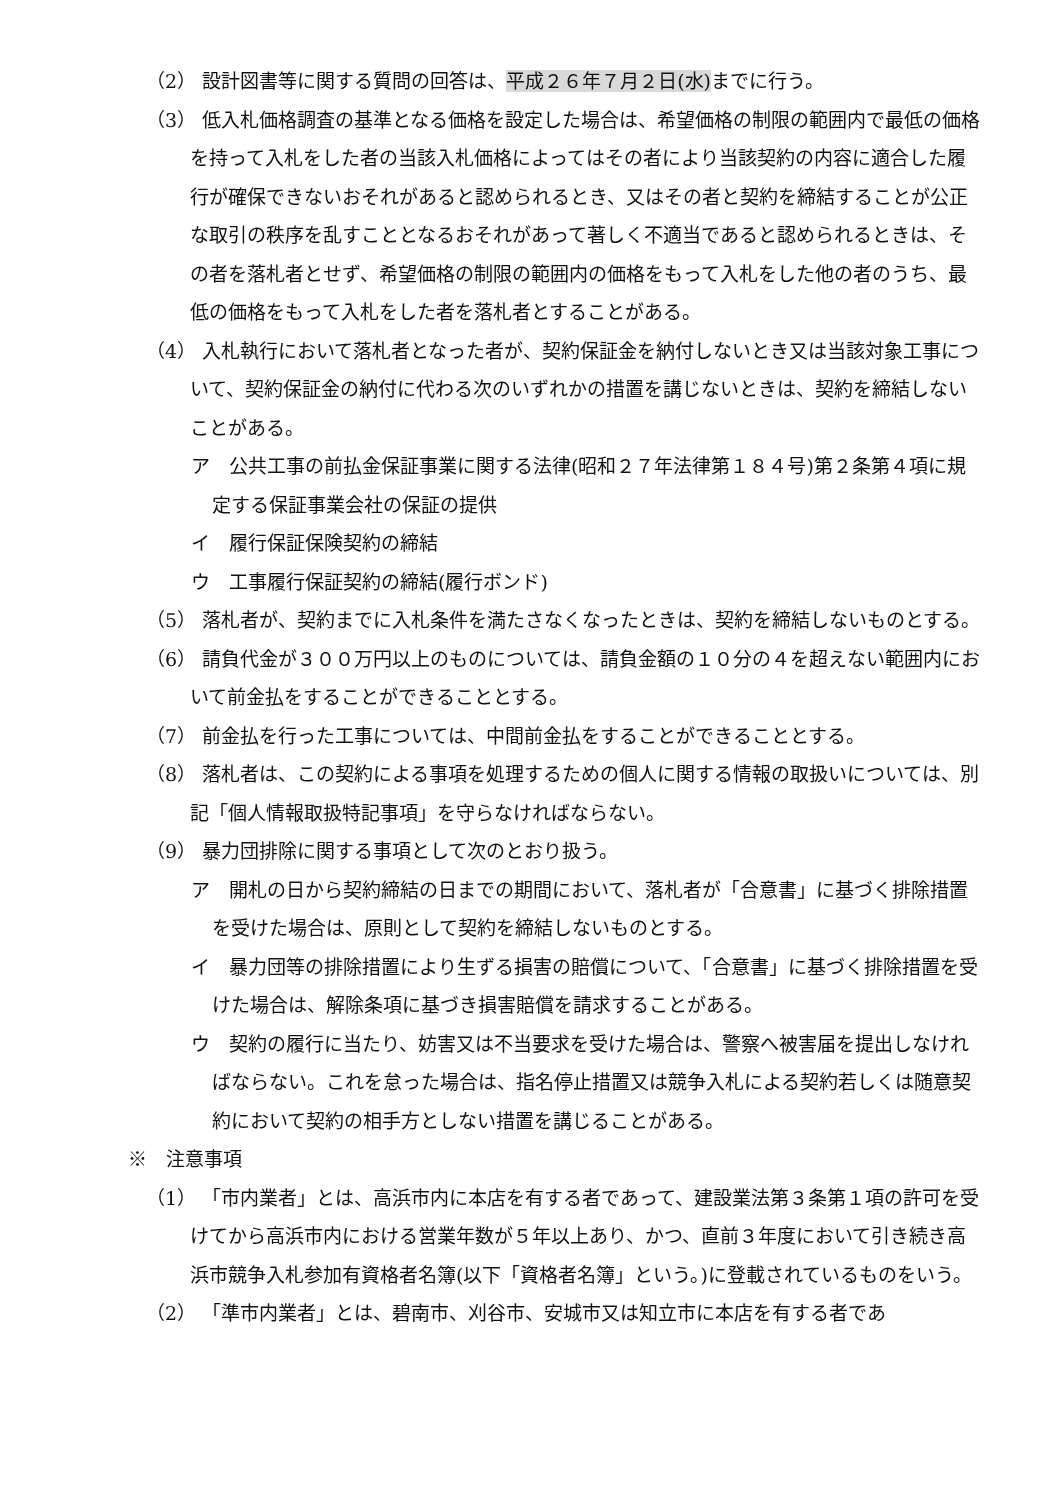（2） 設計図書等に関する質問の回答は、平成２６年７月２日(水) までに行う。
（3） 低入札価格調査の基準となる価格を設定した場合は、希望価格の制限の範囲内で最低の価格を持って入札をした者の当該入札価格によってはその者により当該契約の内容に適合した履行が確保できないおそれがあると認められるとき、又はその者と契約を締結することが公正な取引の秩序を乱すこととなるおそれがあって著しく不適当であると認められるときは、その者を落札者とせず、希望価格の制限の範囲内の価格をもって入札をした他の者のうち、最低の価格をもって入札をした者を落札者とすることがある。
（4） 入札執行において落札者となった者が、契約保証金を納付しないとき又は当該対象工事について、契約保証金の納付に代わる次のいずれかの措置を講じないときは、契約を締結しないことがある。
ア　公共工事の前払金保証事業に関する法律(昭和２７年法律第１８４号)第２条第４項に規定する保証事業会社の保証の提供
イ　履行保証保険契約の締結
ウ　工事履行保証契約の締結(履行ボンド)
（5） 落札者が、契約までに入札条件を満たさなくなったときは、契約を締結しないものとする。
（6） 請負代金が３００万円以上のものについては、請負金額の１０分の４を超えない範囲内において前金払をすることができることとする。
（7） 前金払を行った工事については、中間前金払をすることができることとする。
（8） 落札者は、この契約による事項を処理するための個人に関する情報の取扱いについては、別記「個人情報取扱特記事項」を守らなければならない。
（9） 暴力団排除に関する事項として次のとおり扱う。
ア　開札の日から契約締結の日までの期間において、落札者が「合意書」に基づく排除措置を受けた場合は、原則として契約を締結しないものとする。
イ　暴力団等の排除措置により生ずる損害の賠償について、「合意書」に基づく排除措置を受けた場合は、解除条項に基づき損害賠償を請求することがある。
ウ　契約の履行に当たり、妨害又は不当要求を受けた場合は、警察へ被害届を提出しなければならない。これを怠った場合は、指名停止措置又は競争入札による契約若しくは随意契約において契約の相手方としない措置を講じることがある。
※　注意事項
（1） 「市内業者」とは、高浜市内に本店を有する者であって、建設業法第３条第１項の許可を受けてから高浜市内における営業年数が５年以上あり、かつ、直前３年度において引き続き高浜市競争入札参加有資格者名簿(以下「資格者名簿」という。)に登載されているものをいう。
（2） 「準市内業者」とは、碧南市、刈谷市、安城市又は知立市に本店を有する者であ